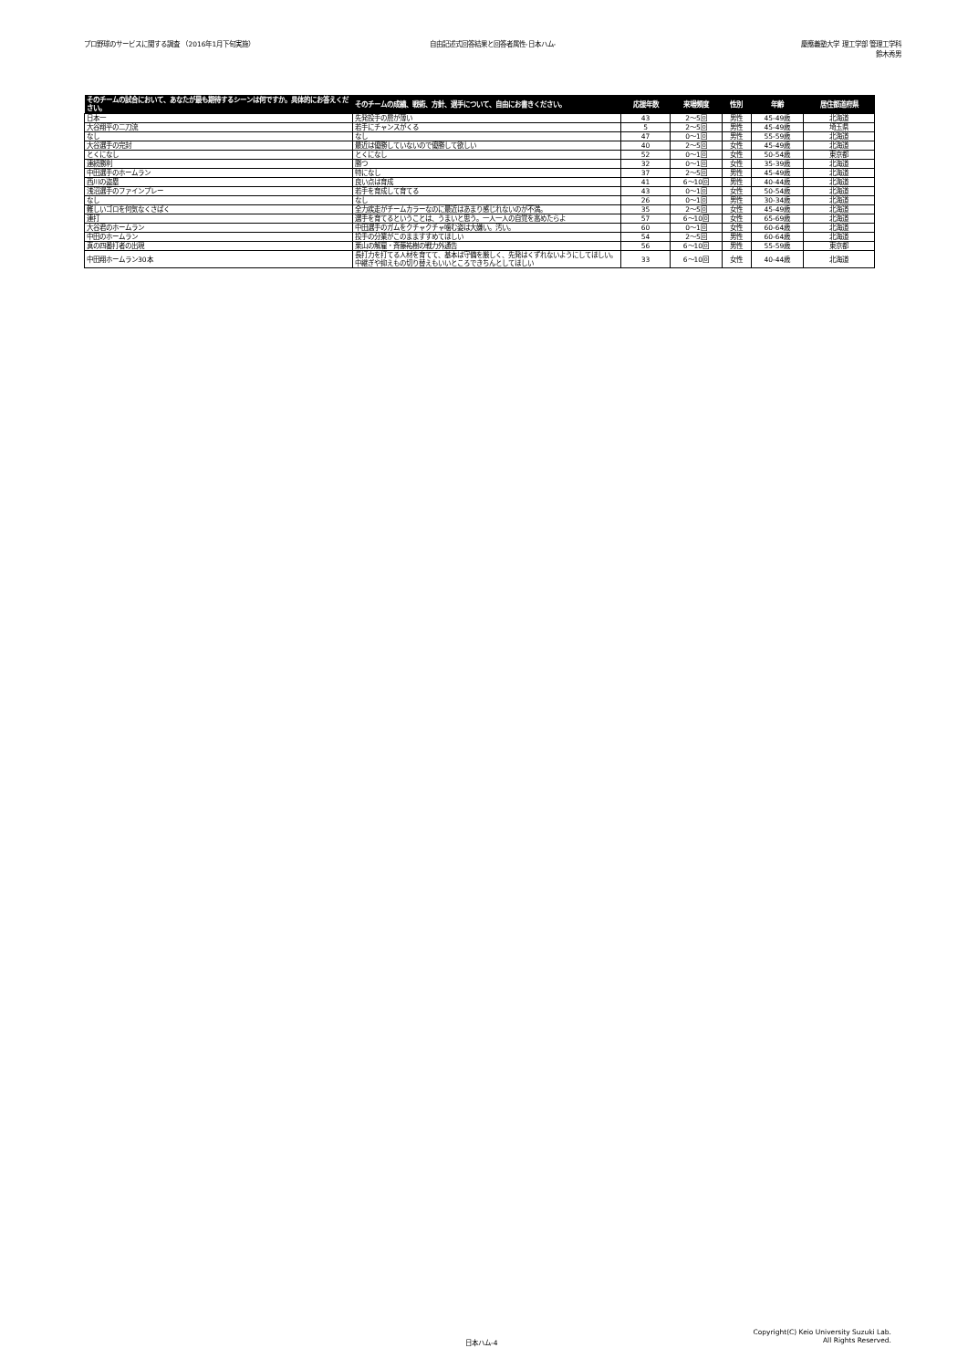プロ野球のサービスに関する調査 （2016年1月下旬実施）
自由記述式回答結果と回答者属性-日本ハム-
慶應義塾大学 理工学部 管理工学科
鈴木秀男
| そのチームの試合において、あなたが最も期待するシーンは何ですか。具体的にお答えください。 | そのチームの成績、戦術、方針、選手について、自由にお書きください。 | 応援年数 | 来場頻度 | 性別 | 年齢 | 居住都道府県 |
| --- | --- | --- | --- | --- | --- | --- |
| 日本一 | 先発投手の層が薄い | 43 | 2～5回 | 男性 | 45-49歳 | 北海道 |
| 大谷翔平の二刀流 | 若手にチャンスがくる | 5 | 2～5回 | 男性 | 45-49歳 | 埼玉県 |
| なし | なし | 47 | 0～1回 | 男性 | 55-59歳 | 北海道 |
| 大谷選手の完封 | 最近は優勝していないので優勝して欲しい | 40 | 2～5回 | 女性 | 45-49歳 | 北海道 |
| とくになし | とくになし | 52 | 0～1回 | 女性 | 50-54歳 | 東京都 |
| 連続勝利 | 勝つ | 32 | 0～1回 | 女性 | 35-39歳 | 北海道 |
| 中田選手のホームラン | 特になし | 37 | 2～5回 | 男性 | 45-49歳 | 北海道 |
| 西川の盗塁 | 良い点は育成 | 41 | 6～10回 | 男性 | 40-44歳 | 北海道 |
| 浅沼選手のファインプレー | 若手を育成して育てる | 43 | 0～1回 | 女性 | 50-54歳 | 北海道 |
| なし | なし | 26 | 0～1回 | 男性 | 30-34歳 | 北海道 |
| 難しいゴロを何気なくさばく | 全力疾走がチームカラーなのに最近はあまり感じれないのが不満。 | 35 | 2～5回 | 女性 | 45-49歳 | 北海道 |
| 連打 | 選手を育てるということは、うまいと思う。一人一人の自覚を高めたらよ | 57 | 6～10回 | 女性 | 65-69歳 | 北海道 |
| 大谷君のホームラン | 中田選手のガムをクチャクチャ噛む姿は大嫌い。汚い。 | 60 | 0～1回 | 女性 | 60-64歳 | 北海道 |
| 中田のホームラン | 投手の分業がこのまますすめてほしい | 54 | 2～5回 | 男性 | 60-64歳 | 北海道 |
| 真の四番打者の出現 | 栗山の解雇・斉藤祐樹の戦力外通告 | 56 | 6～10回 | 男性 | 55-59歳 | 東京都 |
| 中田翔ホームラン30本 | 長打力を打てる人材を育てて、基本は守備を厳しく、先発はくずれないようにしてほしい。中継ぎや抑えもの切り替えもいいところできちんとしてほしい | 33 | 6～10回 | 女性 | 40-44歳 | 北海道 |
日本ハム-4
Copyright(C) Keio University Suzuki Lab.
All Rights Reserved.